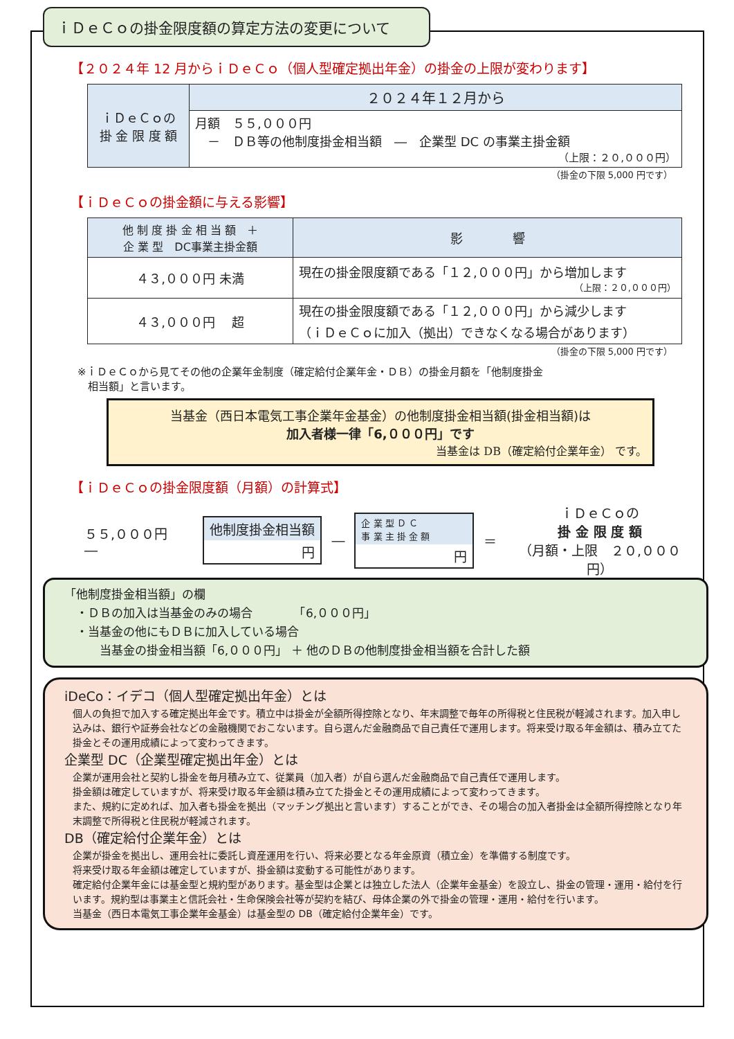ｉＤｅＣｏの掛金限度額の算定方法の変更について
【２０２４年 12 月からｉＤｅＣｏ（個人型確定拠出年金）の掛金の上限が変わります】
| ｉＤｅＣｏの 掛 金 限 度 額 | ２０２４年１２月から |
| | 月額 ５５,０００円 － ＤＢ等の他制度掛金相当額 ― 企業型 DC の事業主掛金額 （上限：２０,０００円） |
（掛金の下限 5,000 円です）
【ｉＤｅＣｏの掛金額に与える影響】
| 他 制 度 掛 金 相 当 額 ＋ 企 業 型 DC事業主掛金額 | 影 響 |
| --- | --- |
| ４３,０００円 未満 | 現在の掛金限度額である「１２,０００円」から増加します （上限：２０,０００円） |
| ４３,０００円 超 | 現在の掛金限度額である「１２,０００円」から減少します （ｉＤｅＣｏに加入（拠出）できなくなる場合があります） |
（掛金の下限 5,000 円です）
※ｉＤｅＣｏから見てその他の企業年金制度（確定給付企業年金・ＤＢ）の掛金月額を「他制度掛金
　相当額」と言います。
当基金（西日本電気工事企業年金基金）の他制度掛金相当額(掛金相当額)は
加入者様一律「6,０００円」です
当基金は DB（確定給付企業年金） です。
【ｉＤｅＣｏの掛金限度額（月額）の計算式】
５５,０００円　―
他制度掛金相当額
円
―
企 業 型 Ｄ Ｃ
事 業 主 掛 金 額
円
＝
ｉＤｅＣｏの
掛 金 限 度 額
（月額・上限　２０,０００円）
「他制度掛金相当額」の欄
　・ＤＢの加入は当基金のみの場合　　　　「6,０００円」
　・当基金の他にもＤＢに加入している場合
　　　当基金の掛金相当額「6,０００円」 ＋ 他のＤＢの他制度掛金相当額を合計した額
iDeCo：イデコ（個人型確定拠出年金）とは
個人の負担で加入する確定拠出年金です。積立中は掛金が全額所得控除となり、年末調整で毎年の所得税と住民税が軽減されます。加入申し込みは、銀行や証券会社などの金融機関でおこないます。自ら選んだ金融商品で自己責任で運用します。将来受け取る年金額は、積み立てた掛金とその運用成績によって変わってきます。
企業型 DC（企業型確定拠出年金）とは
企業が運用会社と契約し掛金を毎月積み立て、従業員（加入者）が自ら選んだ金融商品で自己責任で運用します。
掛金額は確定していますが、将来受け取る年金額は積み立てた掛金とその運用成績によって変わってきます。
また、規約に定めれば、加入者も掛金を拠出（マッチング拠出と言います）することができ、その場合の加入者掛金は全額所得控除となり年末調整で所得税と住民税が軽減されます。
DB（確定給付企業年金）とは
企業が掛金を拠出し、運用会社に委託し資産運用を行い、将来必要となる年金原資（積立金）を準備する制度です。
将来受け取る年金額は確定していますが、掛金額は変動する可能性があります。
確定給付企業年金には基金型と規約型があります。基金型は企業とは独立した法人（企業年金基金）を設立し、掛金の管理・運用・給付を行います。規約型は事業主と信託会社・生命保険会社等が契約を結び、母体企業の外で掛金の管理・運用・給付を行います。
当基金（西日本電気工事企業年金基金）は基金型の DB（確定給付企業年金）です。